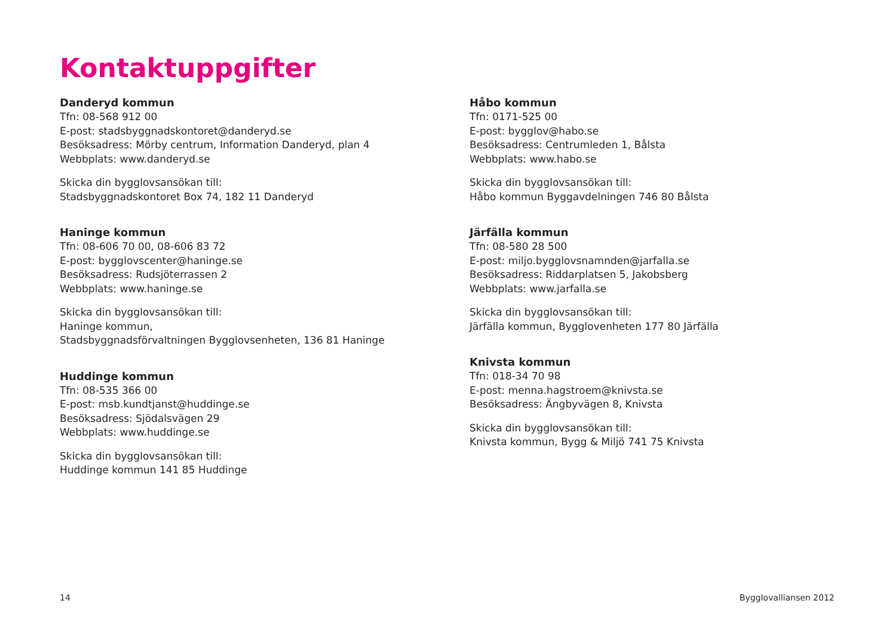Kontaktuppgifter
Danderyd kommun
Tfn: 08-568 912 00
E-post: stadsbyggnadskontoret@danderyd.se
Besöksadress: Mörby centrum, Information Danderyd, plan 4
Webbplats: www.danderyd.se
Skicka din bygglovsansökan till:
Stadsbyggnadskontoret Box 74, 182 11 Danderyd
Haninge kommun
Tfn: 08-606 70 00, 08-606 83 72
E-post: bygglovscenter@haninge.se
Besöksadress: Rudsjöterrassen 2
Webbplats: www.haninge.se
Skicka din bygglovsansökan till:
Haninge kommun,
Stadsbyggnadsförvaltningen Bygglovsenheten, 136 81 Haninge
Huddinge kommun
Tfn: 08-535 366 00
E-post: msb.kundtjanst@huddinge.se
Besöksadress: Sjödalsvägen 29
Webbplats: www.huddinge.se
Skicka din bygglovsansökan till:
Huddinge kommun 141 85 Huddinge
Håbo kommun
Tfn: 0171-525 00
E-post: bygglov@habo.se
Besöksadress: Centrumleden 1, Bålsta
Webbplats: www.habo.se
Skicka din bygglovsansökan till:
Håbo kommun Byggavdelningen 746 80 Bålsta
Järfälla kommun
Tfn: 08-580 28 500
E-post: miljo.bygglovsnamnden@jarfalla.se
Besöksadress: Riddarplatsen 5, Jakobsberg
Webbplats: www.jarfalla.se
Skicka din bygglovsansökan till:
Järfälla kommun, Bygglovenheten 177 80 Järfälla
Knivsta kommun
Tfn: 018-34 70 98
E-post: menna.hagstroem@knivsta.se
Besöksadress: Ängbyvägen 8, Knivsta
Skicka din bygglovsansökan till:
Knivsta kommun, Bygg & Miljö 741 75 Knivsta
14 Bygglovalliansen 2012